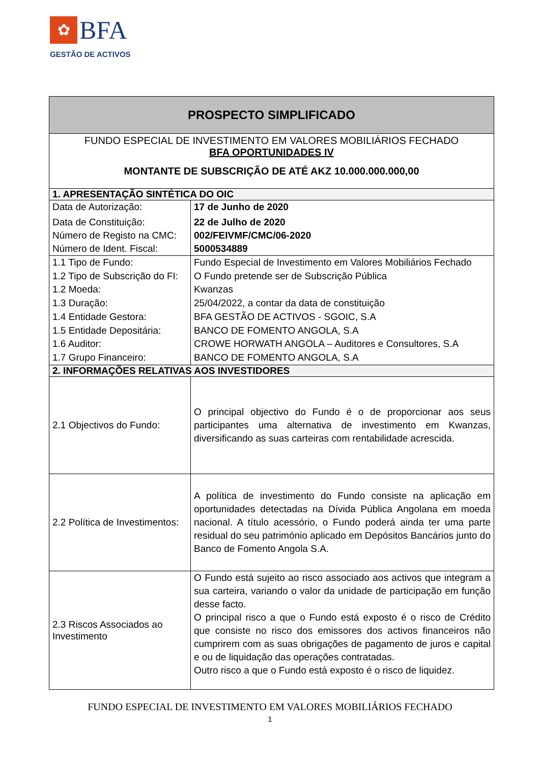✿ BFA
GESTÃO DE ACTIVOS
| PROSPECTO SIMPLIFICADO | |
| --- | --- |
| FUNDO ESPECIAL DE INVESTIMENTO EM VALORES MOBILIÁRIOS FECHADO BFA OPORTUNIDADES IV MONTANTE DE SUBSCRIÇÃO DE ATÉ AKZ 10.000.000.000,00 | |
| 1. APRESENTAÇÃO SINTÉTICA DO OIC | |
| Data de Autorização: Data de Constituição: Número de Registo na CMC: Número de Ident. Fiscal: | 17 de Junho de 2020 22 de Julho de 2020 002/FEIVMF/CMC/06-2020 5000534889 |
| 1.1 Tipo de Fundo: 1.2 Tipo de Subscrição do FI: 1.2 Moeda: 1.3 Duração: 1.4 Entidade Gestora: 1.5 Entidade Depositária: 1.6 Auditor: 1.7 Grupo Financeiro: | Fundo Especial de Investimento em Valores Mobiliários Fechado O Fundo pretende ser de Subscrição Pública Kwanzas 25/04/2022, a contar da data de constituição BFA GESTÃO DE ACTIVOS - SGOIC, S.A BANCO DE FOMENTO ANGOLA, S.A CROWE HORWATH ANGOLA – Auditores e Consultores, S.A BANCO DE FOMENTO ANGOLA, S.A |
| 2. INFORMAÇÕES RELATIVAS AOS INVESTIDORES | |
| 2.1 Objectivos do Fundo: | O principal objectivo do Fundo é o de proporcionar aos seus participantes uma alternativa de investimento em Kwanzas, diversificando as suas carteiras com rentabilidade acrescida. |
| 2.2 Política de Investimentos: | A política de investimento do Fundo consiste na aplicação em oportunidades detectadas na Dívida Pública Angolana em moeda nacional. A título acessório, o Fundo poderá ainda ter uma parte residual do seu património aplicado em Depósitos Bancários junto do Banco de Fomento Angola S.A. |
| 2.3 Riscos Associados ao Investimento | O Fundo está sujeito ao risco associado aos activos que integram a sua carteira, variando o valor da unidade de participação em função desse facto. O principal risco a que o Fundo está exposto é o risco de Crédito que consiste no risco dos emissores dos activos financeiros não cumprirem com as suas obrigações de pagamento de juros e capital e ou de liquidação das operações contratadas. Outro risco a que o Fundo está exposto é o risco de liquidez. |
FUNDO ESPECIAL DE INVESTIMENTO EM VALORES MOBILIÁRIOS FECHADO
1